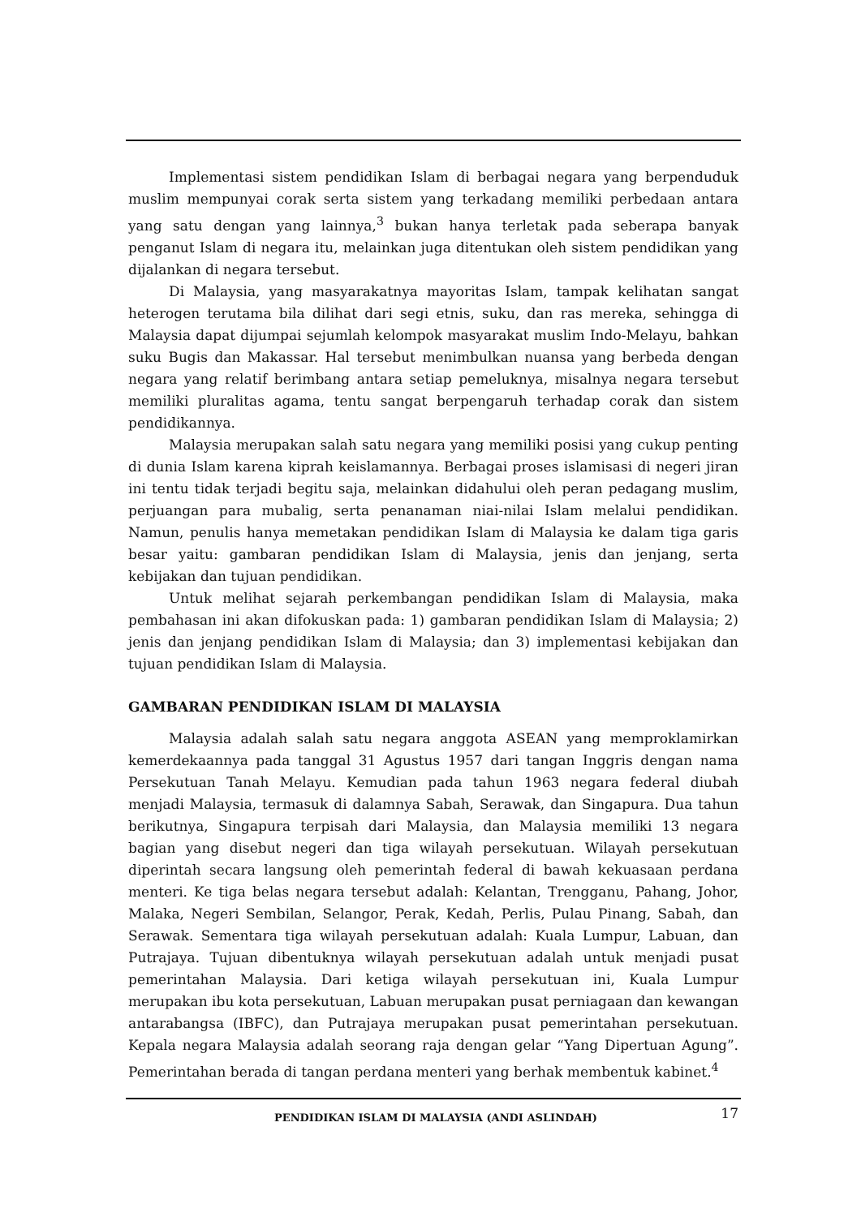Implementasi sistem pendidikan Islam di berbagai negara yang berpenduduk muslim mempunyai corak serta sistem yang terkadang memiliki perbedaan antara yang satu dengan yang lainnya,<sup>3</sup> bukan hanya terletak pada seberapa banyak penganut Islam di negara itu, melainkan juga ditentukan oleh sistem pendidikan yang dijalankan di negara tersebut.
Di Malaysia, yang masyarakatnya mayoritas Islam, tampak kelihatan sangat heterogen terutama bila dilihat dari segi etnis, suku, dan ras mereka, sehingga di Malaysia dapat dijumpai sejumlah kelompok masyarakat muslim Indo-Melayu, bahkan suku Bugis dan Makassar. Hal tersebut menimbulkan nuansa yang berbeda dengan negara yang relatif berimbang antara setiap pemeluknya, misalnya negara tersebut memiliki pluralitas agama, tentu sangat berpengaruh terhadap corak dan sistem pendidikannya.
Malaysia merupakan salah satu negara yang memiliki posisi yang cukup penting di dunia Islam karena kiprah keislamannya. Berbagai proses islamisasi di negeri jiran ini tentu tidak terjadi begitu saja, melainkan didahului oleh peran pedagang muslim, perjuangan para mubalig, serta penanaman niai-nilai Islam melalui pendidikan. Namun, penulis hanya memetakan pendidikan Islam di Malaysia ke dalam tiga garis besar yaitu: gambaran pendidikan Islam di Malaysia, jenis dan jenjang, serta kebijakan dan tujuan pendidikan.
Untuk melihat sejarah perkembangan pendidikan Islam di Malaysia, maka pembahasan ini akan difokuskan pada: 1) gambaran pendidikan Islam di Malaysia; 2) jenis dan jenjang pendidikan Islam di Malaysia; dan 3) implementasi kebijakan dan tujuan pendidikan Islam di Malaysia.
GAMBARAN PENDIDIKAN ISLAM DI MALAYSIA
Malaysia adalah salah satu negara anggota ASEAN yang memproklamirkan kemerdekaannya pada tanggal 31 Agustus 1957 dari tangan Inggris dengan nama Persekutuan Tanah Melayu. Kemudian pada tahun 1963 negara federal diubah menjadi Malaysia, termasuk di dalamnya Sabah, Serawak, dan Singapura. Dua tahun berikutnya, Singapura terpisah dari Malaysia, dan Malaysia memiliki 13 negara bagian yang disebut negeri dan tiga wilayah persekutuan. Wilayah persekutuan diperintah secara langsung oleh pemerintah federal di bawah kekuasaan perdana menteri. Ke tiga belas negara tersebut adalah: Kelantan, Trengganu, Pahang, Johor, Malaka, Negeri Sembilan, Selangor, Perak, Kedah, Perlis, Pulau Pinang, Sabah, dan Serawak. Sementara tiga wilayah persekutuan adalah: Kuala Lumpur, Labuan, dan Putrajaya. Tujuan dibentuknya wilayah persekutuan adalah untuk menjadi pusat pemerintahan Malaysia. Dari ketiga wilayah persekutuan ini, Kuala Lumpur merupakan ibu kota persekutuan, Labuan merupakan pusat perniagaan dan kewangan antarabangsa (IBFC), dan Putrajaya merupakan pusat pemerintahan persekutuan. Kepala negara Malaysia adalah seorang raja dengan gelar “Yang Dipertuan Agung”. Pemerintahan berada di tangan perdana menteri yang berhak membentuk kabinet.<sup>4</sup>
PENDIDIKAN ISLAM DI MALAYSIA (ANDI ASLINDAH) 17